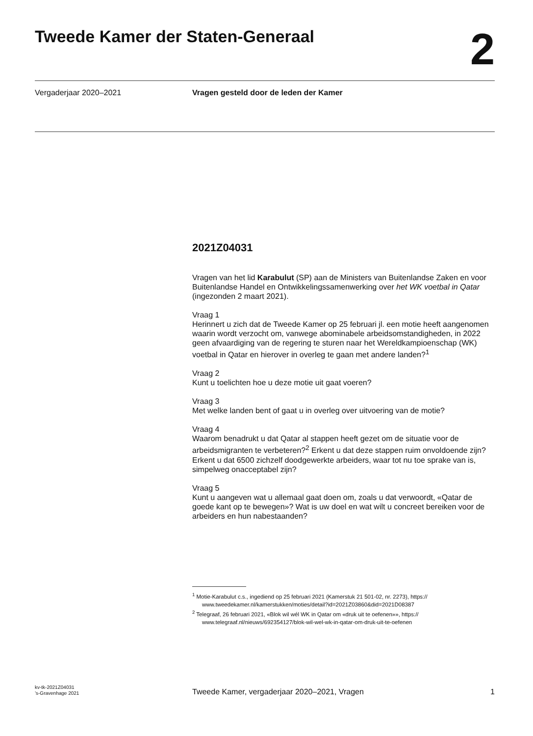Tweede Kamer der Staten-Generaal
2
Vergaderjaar 2020–2021
Vragen gesteld door de leden der Kamer
2021Z04031
Vragen van het lid Karabulut (SP) aan de Ministers van Buitenlandse Zaken en voor Buitenlandse Handel en Ontwikkelingssamenwerking over het WK voetbal in Qatar (ingezonden 2 maart 2021).
Vraag 1
Herinnert u zich dat de Tweede Kamer op 25 februari jl. een motie heeft aangenomen waarin wordt verzocht om, vanwege abominabele arbeidsomstandigheden, in 2022 geen afvaardiging van de regering te sturen naar het Wereldkampioenschap (WK) voetbal in Qatar en hierover in overleg te gaan met andere landen?<sup>1</sup>
Vraag 2
Kunt u toelichten hoe u deze motie uit gaat voeren?
Vraag 3
Met welke landen bent of gaat u in overleg over uitvoering van de motie?
Vraag 4
Waarom benadrukt u dat Qatar al stappen heeft gezet om de situatie voor de arbeidsmigranten te verbeteren?<sup>2</sup> Erkent u dat deze stappen ruim onvoldoende zijn? Erkent u dat 6500 zichzelf doodgewerkte arbeiders, waar tot nu toe sprake van is, simpelweg onacceptabel zijn?
Vraag 5
Kunt u aangeven wat u allemaal gaat doen om, zoals u dat verwoordt, «Qatar de goede kant op te bewegen»? Wat is uw doel en wat wilt u concreet bereiken voor de arbeiders en hun nabestaanden?
<sup>1</sup> Motie-Karabulut c.s., ingediend op 25 februari 2021 (Kamerstuk 21 501-02, nr. 2273), https:// www.tweedekamer.nl/kamerstukken/moties/detail?id=2021Z03860&did=2021D08387
<sup>2</sup> Telegraaf, 26 februari 2021, «Blok wil wél WK in Qatar om «druk uit te oefenen»», https:// www.telegraaf.nl/nieuws/692354127/blok-wil-wel-wk-in-qatar-om-druk-uit-te-oefenen
kv-tk-2021Z04031
’s-Gravenhage 2021
Tweede Kamer, vergaderjaar 2020–2021, Vragen
1